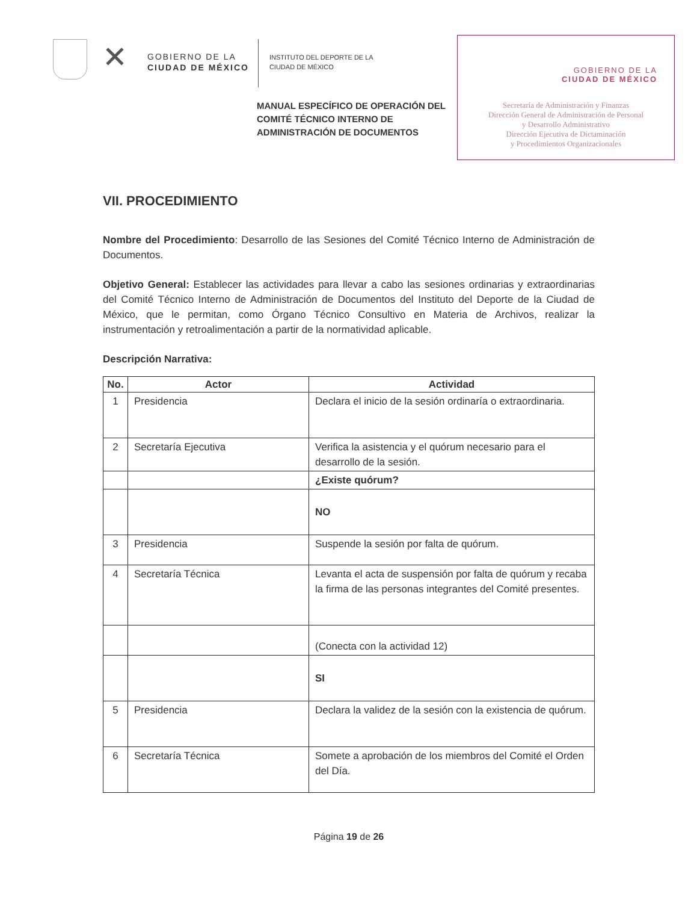✕
GOBIERNO DE LA
CIUDAD DE MÉXICO
INSTITUTO DEL DEPORTE DE LA
CIUDAD DE MÉXICO
GOBIERNO DE LA
CIUDAD DE MÉXICO
Secretaría de Administración y Finanzas
Dirección General de Administración de Personal
y Desarrollo Administrativo
Dirección Ejecutiva de Dictaminación
y Procedimientos Organizacionales
MANUAL ESPECÍFICO DE OPERACIÓN DEL COMITÉ TÉCNICO INTERNO DE ADMINISTRACIÓN DE DOCUMENTOS
VII. PROCEDIMIENTO
Nombre del Procedimiento: Desarrollo de las Sesiones del Comité Técnico Interno de Administración de Documentos.
Objetivo General: Establecer las actividades para llevar a cabo las sesiones ordinarias y extraordinarias del Comité Técnico Interno de Administración de Documentos del Instituto del Deporte de la Ciudad de México, que le permitan, como Órgano Técnico Consultivo en Materia de Archivos, realizar la instrumentación y retroalimentación a partir de la normatividad aplicable.
Descripción Narrativa:
| No. | Actor | Actividad |
| --- | --- | --- |
| 1 | Presidencia | Declara el inicio de la sesión ordinaría o extraordinaria. |
| 2 | Secretaría Ejecutiva | Verifica la asistencia y el quórum necesario para el desarrollo de la sesión. |
| | | ¿Existe quórum? |
| | | NO |
| 3 | Presidencia | Suspende la sesión por falta de quórum. |
| 4 | Secretaría Técnica | Levanta el acta de suspensión por falta de quórum y recaba la firma de las personas integrantes del Comité presentes. |
| | | (Conecta con la actividad 12) |
| | | SI |
| 5 | Presidencia | Declara la validez de la sesión con la existencia de quórum. |
| 6 | Secretaría Técnica | Somete a aprobación de los miembros del Comité el Orden del Día. |
Página 19 de 26